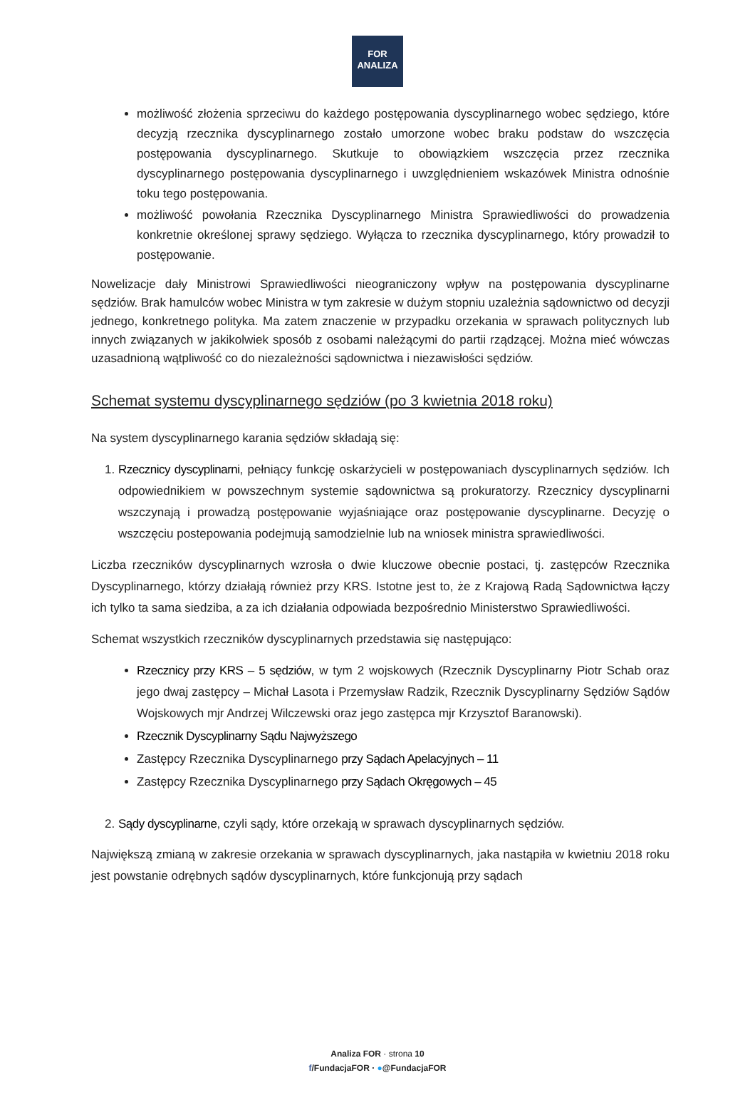FOR
ANALIZA
możliwość złożenia sprzeciwu do każdego postępowania dyscyplinarnego wobec sędziego, które decyzją rzecznika dyscyplinarnego zostało umorzone wobec braku podstaw do wszczęcia postępowania dyscyplinarnego. Skutkuje to obowiązkiem wszczęcia przez rzecznika dyscyplinarnego postępowania dyscyplinarnego i uwzględnieniem wskazówek Ministra odnośnie toku tego postępowania.
możliwość powołania Rzecznika Dyscyplinarnego Ministra Sprawiedliwości do prowadzenia konkretnie określonej sprawy sędziego. Wyłącza to rzecznika dyscyplinarnego, który prowadził to postępowanie.
Nowelizacje dały Ministrowi Sprawiedliwości nieograniczony wpływ na postępowania dyscyplinarne sędziów. Brak hamulców wobec Ministra w tym zakresie w dużym stopniu uzależnia sądownictwo od decyzji jednego, konkretnego polityka. Ma zatem znaczenie w przypadku orzekania w sprawach politycznych lub innych związanych w jakikolwiek sposób z osobami należącymi do partii rządzącej. Można mieć wówczas uzasadnioną wątpliwość co do niezależności sądownictwa i niezawisłości sędziów.
Schemat systemu dyscyplinarnego sędziów (po 3 kwietnia 2018 roku)
Na system dyscyplinarnego karania sędziów składają się:
1. Rzecznicy dyscyplinarni, pełniący funkcję oskarżycieli w postępowaniach dyscyplinarnych sędziów. Ich odpowiednikiem w powszechnym systemie sądownictwa są prokuratorzy. Rzecznicy dyscyplinarni wszczynają i prowadzą postępowanie wyjaśniające oraz postępowanie dyscyplinarne. Decyzję o wszczęciu postepowania podejmują samodzielnie lub na wniosek ministra sprawiedliwości.
Liczba rzeczników dyscyplinarnych wzrosła o dwie kluczowe obecnie postaci, tj. zastępców Rzecznika Dyscyplinarnego, którzy działają również przy KRS. Istotne jest to, że z Krajową Radą Sądownictwa łączy ich tylko ta sama siedziba, a za ich działania odpowiada bezpośrednio Ministerstwo Sprawiedliwości.
Schemat wszystkich rzeczników dyscyplinarnych przedstawia się następująco:
Rzecznicy przy KRS – 5 sędziów, w tym 2 wojskowych (Rzecznik Dyscyplinarny Piotr Schab oraz jego dwaj zastępcy – Michał Lasota i Przemysław Radzik, Rzecznik Dyscyplinarny Sędziów Sądów Wojskowych mjr Andrzej Wilczewski oraz jego zastępca mjr Krzysztof Baranowski).
Rzecznik Dyscyplinarny Sądu Najwyższego
Zastępcy Rzecznika Dyscyplinarnego przy Sądach Apelacyjnych – 11
Zastępcy Rzecznika Dyscyplinarnego przy Sądach Okręgowych – 45
2. Sądy dyscyplinarne, czyli sądy, które orzekają w sprawach dyscyplinarnych sędziów.
Największą zmianą w zakresie orzekania w sprawach dyscyplinarnych, jaka nastąpiła w kwietniu 2018 roku jest powstanie odrębnych sądów dyscyplinarnych, które funkcjonują przy sądach
Analiza FOR · strona 10
f/FundacjaFOR · ●@FundacjaFOR